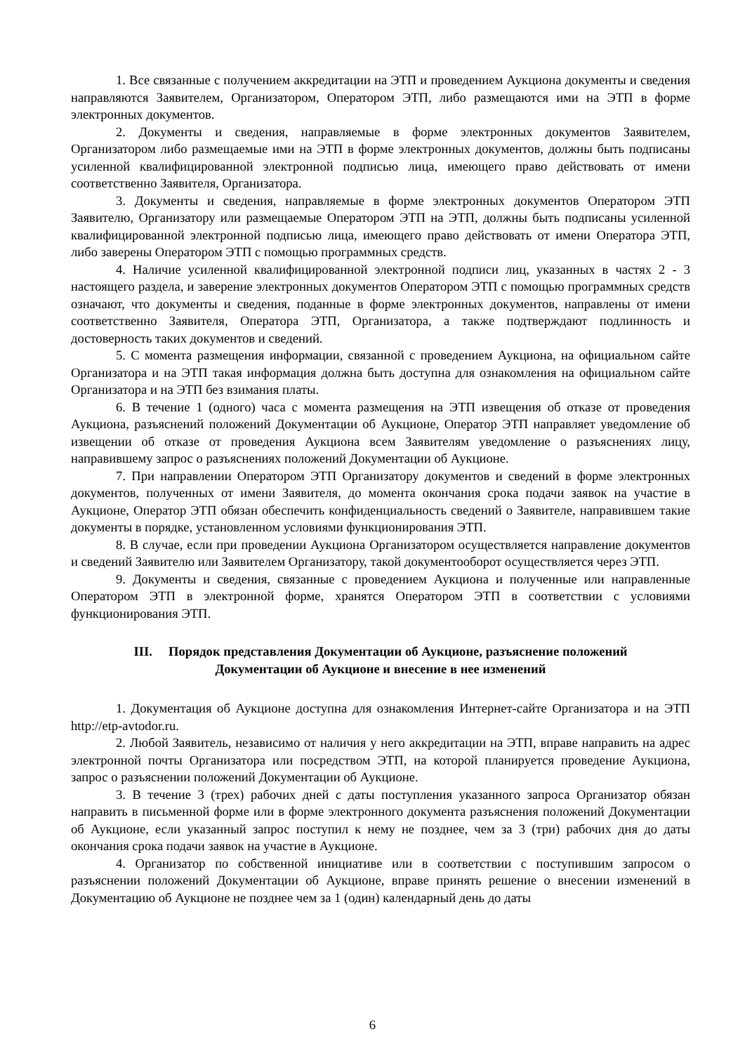1. Все связанные с получением аккредитации на ЭТП и проведением Аукциона документы и сведения направляются Заявителем, Организатором, Оператором ЭТП, либо размещаются ими на ЭТП в форме электронных документов.
2. Документы и сведения, направляемые в форме электронных документов Заявителем, Организатором либо размещаемые ими на ЭТП в форме электронных документов, должны быть подписаны усиленной квалифицированной электронной подписью лица, имеющего право действовать от имени соответственно Заявителя, Организатора.
3. Документы и сведения, направляемые в форме электронных документов Оператором ЭТП Заявителю, Организатору или размещаемые Оператором ЭТП на ЭТП, должны быть подписаны усиленной квалифицированной электронной подписью лица, имеющего право действовать от имени Оператора ЭТП, либо заверены Оператором ЭТП с помощью программных средств.
4. Наличие усиленной квалифицированной электронной подписи лиц, указанных в частях 2 - 3 настоящего раздела, и заверение электронных документов Оператором ЭТП с помощью программных средств означают, что документы и сведения, поданные в форме электронных документов, направлены от имени соответственно Заявителя, Оператора ЭТП, Организатора, а также подтверждают подлинность и достоверность таких документов и сведений.
5. С момента размещения информации, связанной с проведением Аукциона, на официальном сайте Организатора и на ЭТП такая информация должна быть доступна для ознакомления на официальном сайте Организатора и на ЭТП без взимания платы.
6. В течение 1 (одного) часа с момента размещения на ЭТП извещения об отказе от проведения Аукциона, разъяснений положений Документации об Аукционе, Оператор ЭТП направляет уведомление об извещении об отказе от проведения Аукциона всем Заявителям уведомление о разъяснениях лицу, направившему запрос о разъяснениях положений Документации об Аукционе.
7. При направлении Оператором ЭТП Организатору документов и сведений в форме электронных документов, полученных от имени Заявителя, до момента окончания срока подачи заявок на участие в Аукционе, Оператор ЭТП обязан обеспечить конфиденциальность сведений о Заявителе, направившем такие документы в порядке, установленном условиями функционирования ЭТП.
8. В случае, если при проведении Аукциона Организатором осуществляется направление документов и сведений Заявителю или Заявителем Организатору, такой документооборот осуществляется через ЭТП.
9. Документы и сведения, связанные с проведением Аукциона и полученные или направленные Оператором ЭТП в электронной форме, хранятся Оператором ЭТП в соответствии с условиями функционирования ЭТП.
III. Порядок представления Документации об Аукционе, разъяснение положений
Документации об Аукционе и внесение в нее изменений
1. Документация об Аукционе доступна для ознакомления Интернет-сайте Организатора и на ЭТП http://etp-avtodor.ru.
2. Любой Заявитель, независимо от наличия у него аккредитации на ЭТП, вправе направить на адрес электронной почты Организатора или посредством ЭТП, на которой планируется проведение Аукциона, запрос о разъяснении положений Документации об Аукционе.
3. В течение 3 (трех) рабочих дней с даты поступления указанного запроса Организатор обязан направить в письменной форме или в форме электронного документа разъяснения положений Документации об Аукционе, если указанный запрос поступил к нему не позднее, чем за 3 (три) рабочих дня до даты окончания срока подачи заявок на участие в Аукционе.
4. Организатор по собственной инициативе или в соответствии с поступившим запросом о разъяснении положений Документации об Аукционе, вправе принять решение о внесении изменений в Документацию об Аукционе не позднее чем за 1 (один) календарный день до даты
6